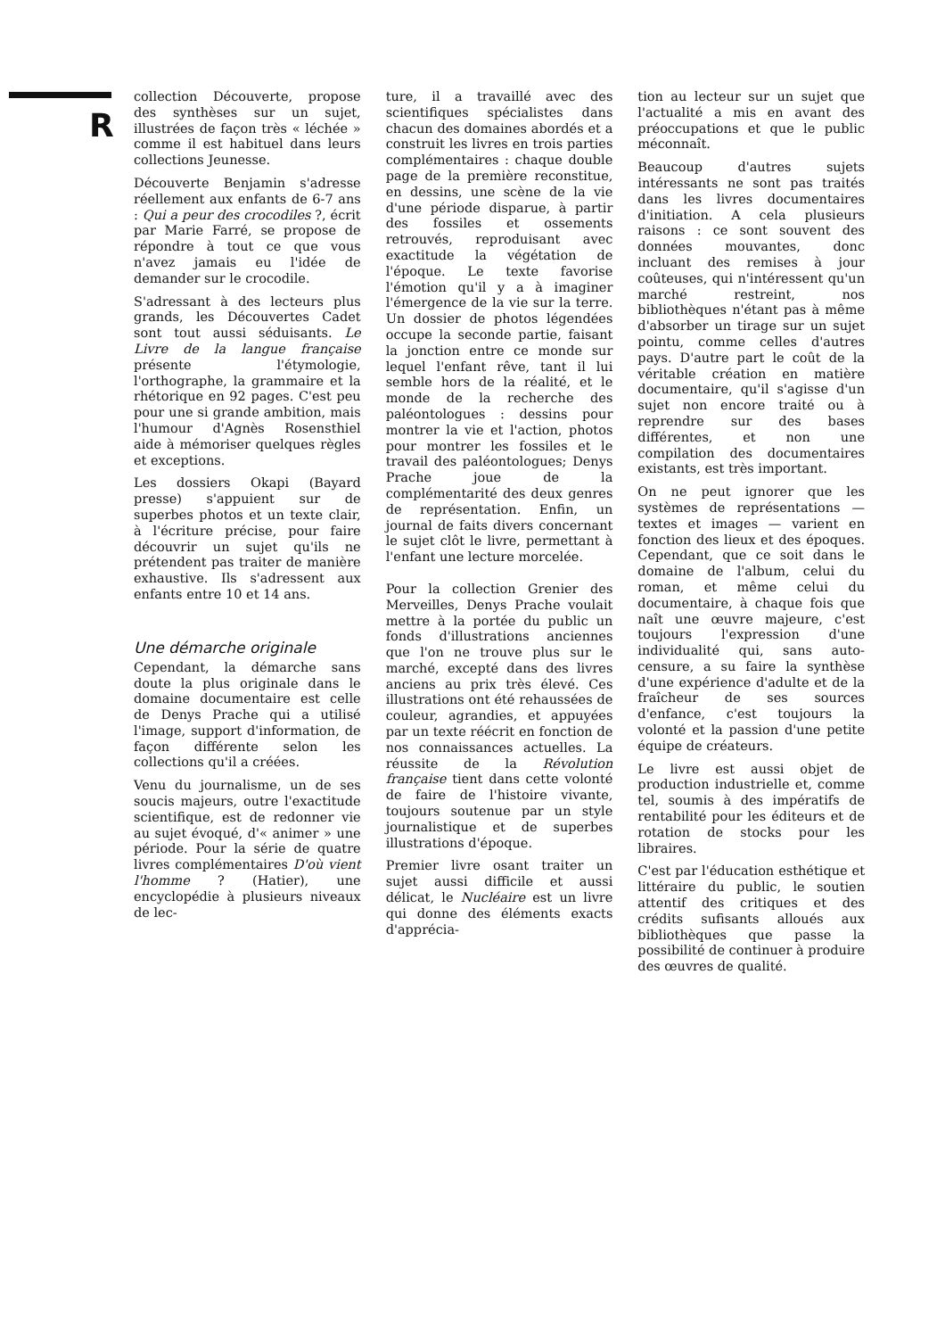R
collection Découverte, propose des synthèses sur un sujet, illustrées de façon très « léchée » comme il est habituel dans leurs collections Jeunesse.
Découverte Benjamin s'adresse réellement aux enfants de 6-7 ans : Qui a peur des crocodiles ?, écrit par Marie Farré, se propose de répondre à tout ce que vous n'avez jamais eu l'idée de demander sur le crocodile.
S'adressant à des lecteurs plus grands, les Découvertes Cadet sont tout aussi séduisants. Le Livre de la langue française présente l'étymologie, l'orthographe, la grammaire et la rhétorique en 92 pages. C'est peu pour une si grande ambition, mais l'humour d'Agnès Rosensthiel aide à mémoriser quelques règles et exceptions.
Les dossiers Okapi (Bayard presse) s'appuient sur de superbes photos et un texte clair, à l'écriture précise, pour faire découvrir un sujet qu'ils ne prétendent pas traiter de manière exhaustive. Ils s'adressent aux enfants entre 10 et 14 ans.
Une démarche originale
Cependant, la démarche sans doute la plus originale dans le domaine documentaire est celle de Denys Prache qui a utilisé l'image, support d'information, de façon différente selon les collections qu'il a créées.
Venu du journalisme, un de ses soucis majeurs, outre l'exactitude scientifique, est de redonner vie au sujet évoqué, d'« animer » une période. Pour la série de quatre livres complémentaires D'où vient l'homme ? (Hatier), une encyclopédie à plusieurs niveaux de lec-
ture, il a travaillé avec des scientifiques spécialistes dans chacun des domaines abordés et a construit les livres en trois parties complémentaires : chaque double page de la première reconstitue, en dessins, une scène de la vie d'une période disparue, à partir des fossiles et ossements retrouvés, reproduisant avec exactitude la végétation de l'époque. Le texte favorise l'émotion qu'il y a à imaginer l'émergence de la vie sur la terre. Un dossier de photos légendées occupe la seconde partie, faisant la jonction entre ce monde sur lequel l'enfant rêve, tant il lui semble hors de la réalité, et le monde de la recherche des paléontologues : dessins pour montrer la vie et l'action, photos pour montrer les fossiles et le travail des paléontologues; Denys Prache joue de la complémentarité des deux genres de représentation. Enfin, un journal de faits divers concernant le sujet clôt le livre, permettant à l'enfant une lecture morcelée.
Pour la collection Grenier des Merveilles, Denys Prache voulait mettre à la portée du public un fonds d'illustrations anciennes que l'on ne trouve plus sur le marché, excepté dans des livres anciens au prix très élevé. Ces illustrations ont été rehaussées de couleur, agrandies, et appuyées par un texte réécrit en fonction de nos connaissances actuelles. La réussite de la Révolution française tient dans cette volonté de faire de l'histoire vivante, toujours soutenue par un style journalistique et de superbes illustrations d'époque.
Premier livre osant traiter un sujet aussi difficile et aussi délicat, le Nucléaire est un livre qui donne des éléments exacts d'apprécia-
tion au lecteur sur un sujet que l'actualité a mis en avant des préoccupations et que le public méconnaît.
Beaucoup d'autres sujets intéressants ne sont pas traités dans les livres documentaires d'initiation. A cela plusieurs raisons : ce sont souvent des données mouvantes, donc incluant des remises à jour coûteuses, qui n'intéressent qu'un marché restreint, nos bibliothèques n'étant pas à même d'absorber un tirage sur un sujet pointu, comme celles d'autres pays. D'autre part le coût de la véritable création en matière documentaire, qu'il s'agisse d'un sujet non encore traité ou à reprendre sur des bases différentes, et non une compilation des documentaires existants, est très important.
On ne peut ignorer que les systèmes de représentations — textes et images — varient en fonction des lieux et des époques. Cependant, que ce soit dans le domaine de l'album, celui du roman, et même celui du documentaire, à chaque fois que naît une œuvre majeure, c'est toujours l'expression d'une individualité qui, sans auto-censure, a su faire la synthèse d'une expérience d'adulte et de la fraîcheur de ses sources d'enfance, c'est toujours la volonté et la passion d'une petite équipe de créateurs.
Le livre est aussi objet de production industrielle et, comme tel, soumis à des impératifs de rentabilité pour les éditeurs et de rotation de stocks pour les libraires.
C'est par l'éducation esthétique et littéraire du public, le soutien attentif des critiques et des crédits sufisants alloués aux bibliothèques que passe la possibilité de continuer à produire des œuvres de qualité.